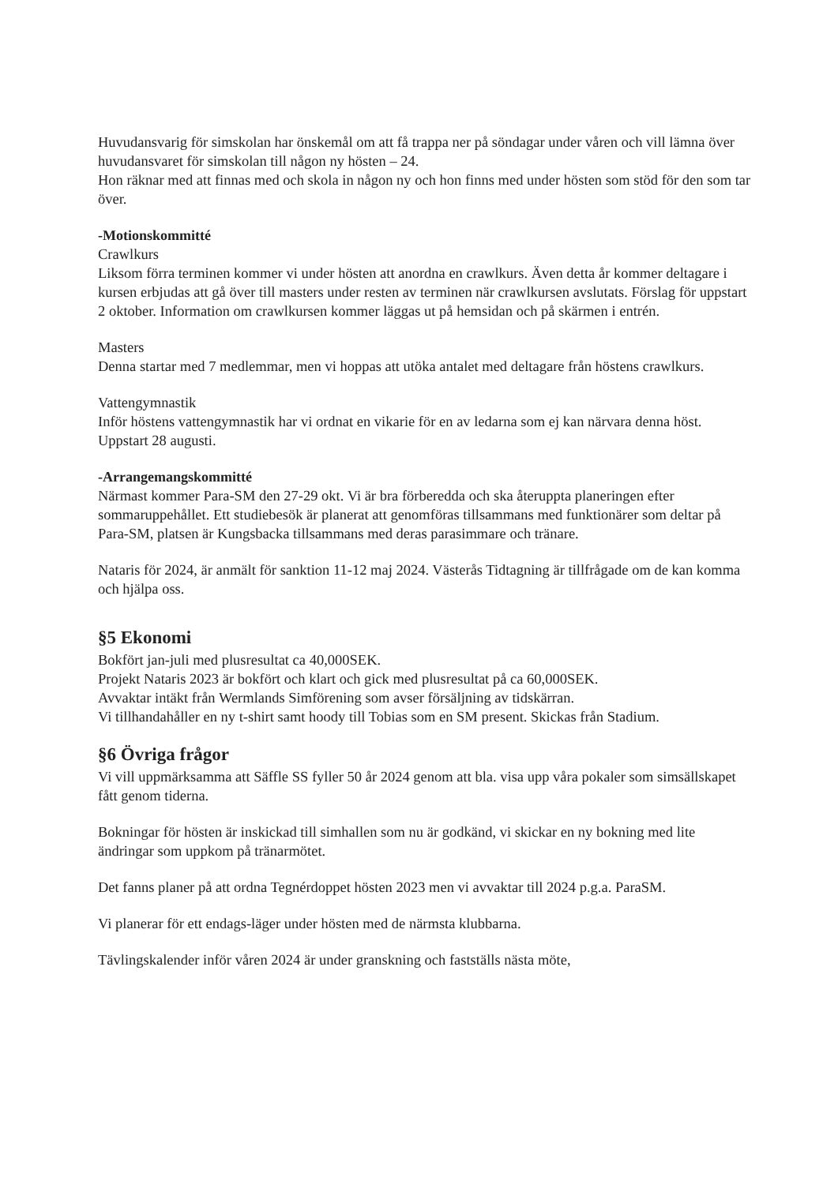Huvudansvarig för simskolan har önskemål om att få trappa ner på söndagar under våren och vill lämna över huvudansvaret för simskolan till någon ny hösten – 24.
Hon räknar med att finnas med och skola in någon ny och hon finns med under hösten som stöd för den som tar över.
-Motionskommitté
Crawlkurs
Liksom förra terminen kommer vi under hösten att anordna en crawlkurs. Även detta år kommer deltagare i kursen erbjudas att gå över till masters under resten av terminen när crawlkursen avslutats. Förslag för uppstart 2 oktober. Information om crawlkursen kommer läggas ut på hemsidan och på skärmen i entrén.
Masters
Denna startar med 7 medlemmar, men vi hoppas att utöka antalet med deltagare från höstens crawlkurs.
Vattengymnastik
Inför höstens vattengymnastik har vi ordnat en vikarie för en av ledarna som ej kan närvara denna höst. Uppstart 28 augusti.
-Arrangemangskommitté
Närmast kommer Para-SM den 27-29 okt. Vi är bra förberedda och ska återuppta planeringen efter sommaruppehållet. Ett studiebesök är planerat att genomföras tillsammans med funktionärer som deltar på Para-SM, platsen är Kungsbacka tillsammans med deras parasimmare och tränare.
Nataris för 2024, är anmält för sanktion 11-12 maj 2024. Västerås Tidtagning är tillfrågade om de kan komma och hjälpa oss.
§5 Ekonomi
Bokfört jan-juli med plusresultat ca 40,000SEK.
Projekt Nataris 2023 är bokfört och klart och gick med plusresultat på ca 60,000SEK.
Avvaktar intäkt från Wermlands Simförening som avser försäljning av tidskärran.
Vi tillhandahåller en ny t-shirt samt hoody till Tobias som en SM present. Skickas från Stadium.
§6 Övriga frågor
Vi vill uppmärksamma att Säffle SS fyller 50 år 2024 genom att bla. visa upp våra pokaler som simsällskapet fått genom tiderna.
Bokningar för hösten är inskickad till simhallen som nu är godkänd, vi skickar en ny bokning med lite ändringar som uppkom på tränarmötet.
Det fanns planer på att ordna Tegnérdoppet hösten 2023 men vi avvaktar till 2024 p.g.a. ParaSM.
Vi planerar för ett endags-läger under hösten med de närmsta klubbarna.
Tävlingskalender inför våren 2024 är under granskning och fastställs nästa möte,